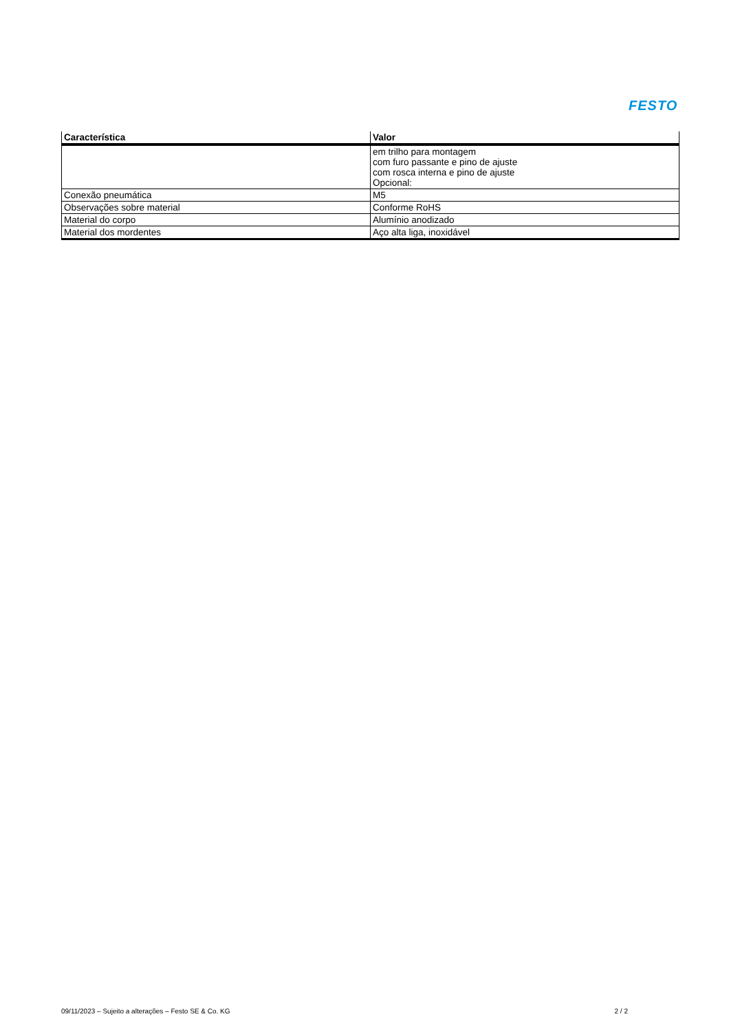FESTO
| Característica | Valor |
| --- | --- |
| | em trilho para montagem com furo passante e pino de ajuste com rosca interna e pino de ajuste Opcional: |
| Conexão pneumática | M5 |
| Observações sobre material | Conforme RoHS |
| Material do corpo | Alumínio anodizado |
| Material dos mordentes | Aço alta liga, inoxidável |
09/11/2023 – Sujeito a alterações – Festo SE & Co. KG 2 / 2